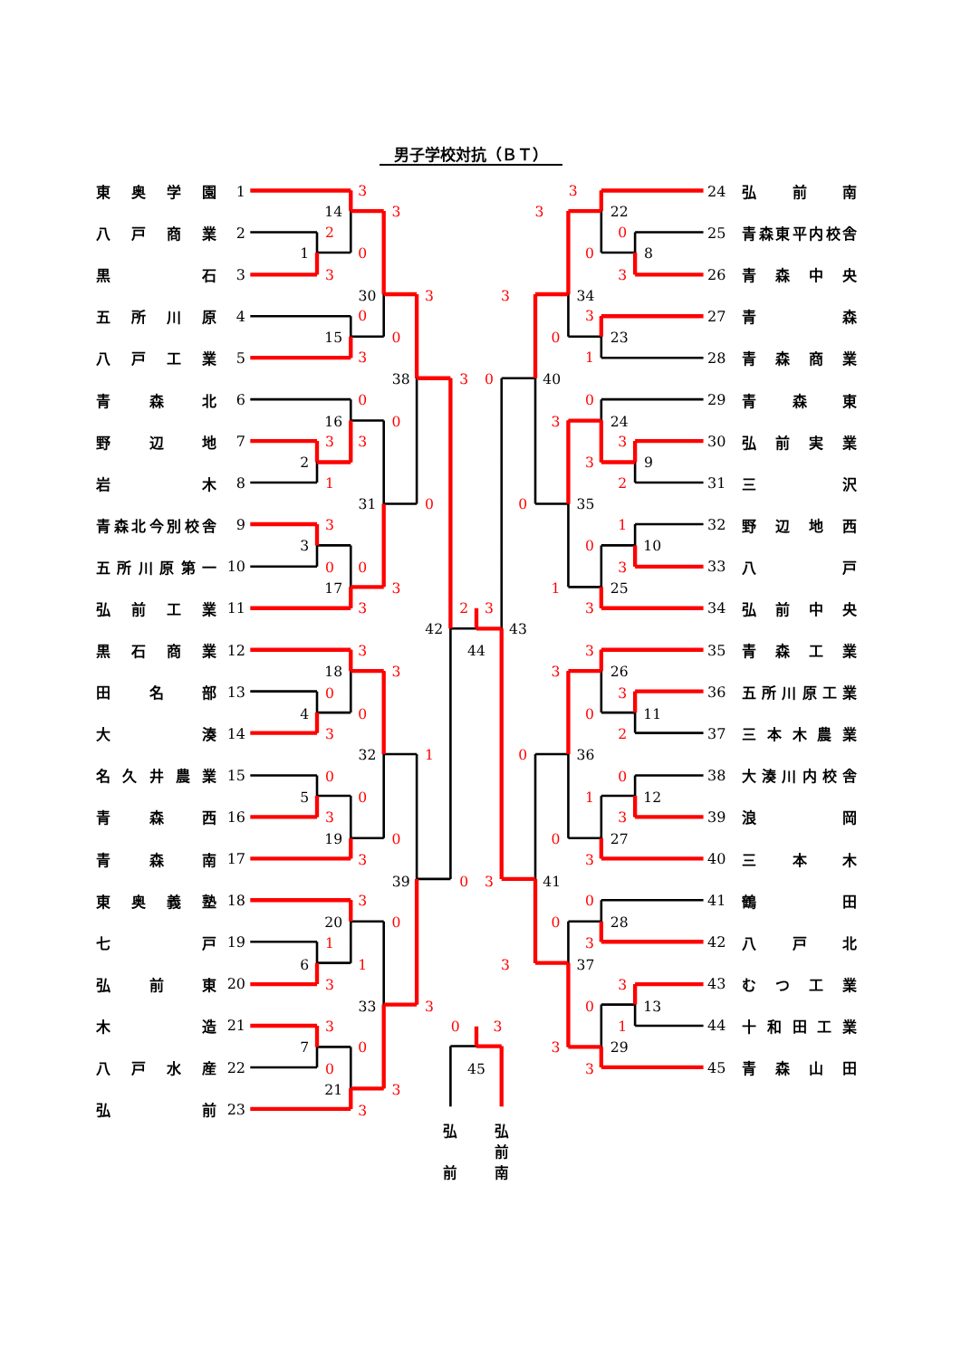男子学校対抗（ＢＴ）
東 奥 学 園 1
八 戸 商 業 2
黒 石 3
五 所 川 原 4
八 戸 工 業 5
青 森 北 6
野 辺 地 7
岩 木 8
青森北今別校舎 9
五所川原第一 10
弘 前 工 業 11
黒 石 商 業 12
田 名 部 13
大 湊 14
名 久 井 農 業 15
青 森 西 16
青 森 南 17
東 奥 義 塾 18
七 戸 19
弘 前 東 20
木 造 21
八 戸 水 産 22
弘 前 23
14
1
30
15
38
16
2
31
3
17
42
44
43
18
4
32
5
19
39
20
6
33
7
21
45
22
8
34
23
40
24
9
35
10
25
26
11
36
12
27
41
28
37
13
29
3
3
2
0
3
3
0
0
3
3
0
0
0
3
3
1
0
3
0
0
3
3
2
3
3
3
0
0
3
1
0
0
3
0
3
0
3
3
0
1
1
3
3
3
0
0
3
3
0
3
3
3
0
0
3
3
3
0
1
0
3
3
3
2
0
1
0
3
1
3
3
3
3
0
2
0
0
1
3
0
3
0
0
3
3
3
0
1
3
3
弘
前
弘
前
南
24 弘 前 南
25 青森東平内校舎
26 青 森 中 央
27 青 森
28 青 森 商 業
29 青 森 東
30 弘 前 実 業
31 三 沢
32 野 辺 地 西
33 八 戸
34 弘 前 中 央
35 青 森 工 業
36 五所川原工業
37 三 本 木 農 業
38 大湊川内校舎
39 浪 岡
40 三 本 木
41 鶴 田
42 八 戸 北
43 む つ 工 業
44 十 和 田 工 業
45 青 森 山 田